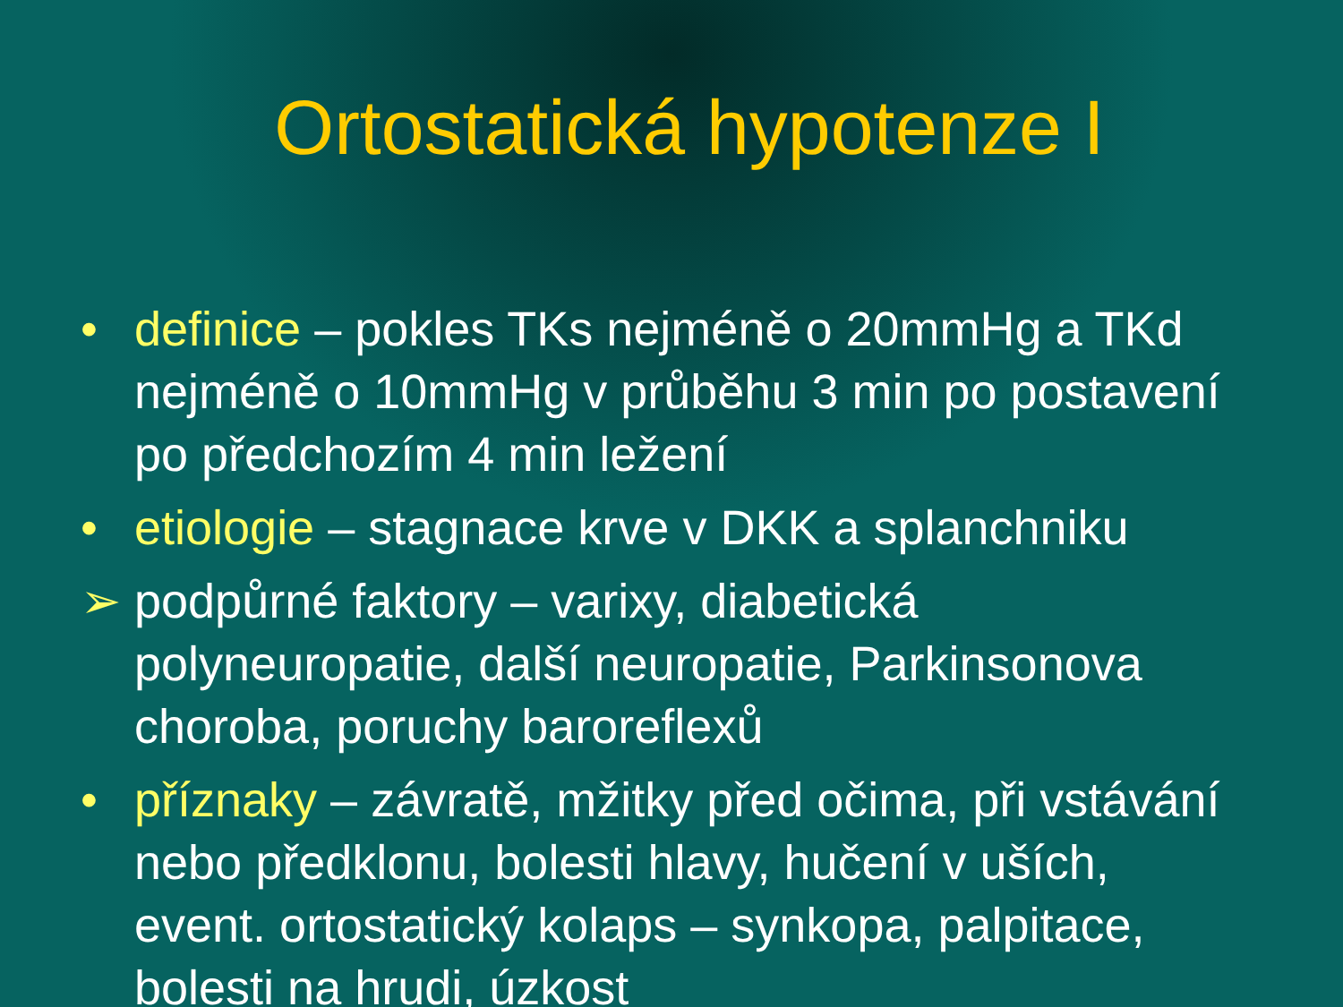Ortostatická hypotenze I
• definice – pokles TKs nejméně o 20mmHg a TKd nejméně o 10mmHg v průběhu 3 min po postavení po předchozím 4 min ležení
• etiologie – stagnace krve v DKK a splanchniku
➢ podpůrné faktory – varixy, diabetická polyneuropatie, další neuropatie, Parkinsonova choroba, poruchy baroreflexů
• příznaky – závratě, mžitky před očima, při vstávání nebo předklonu, bolesti hlavy, hučení v uších, event. ortostatický kolaps – synkopa, palpitace, bolesti na hrudi, úzkost